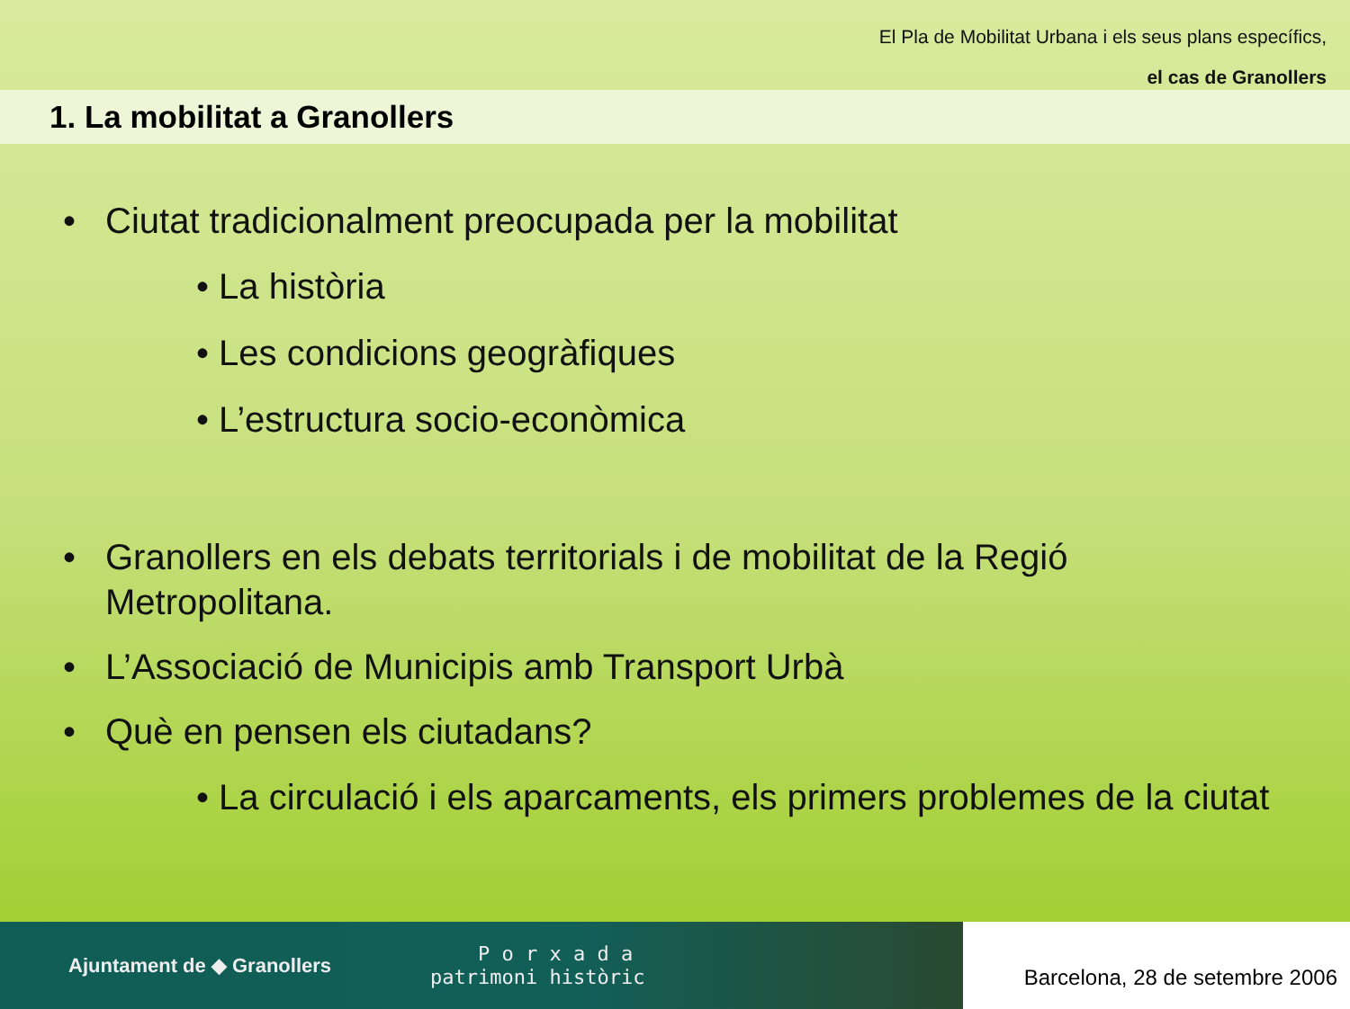El Pla de Mobilitat Urbana i els seus plans específics,
el cas de Granollers
1. La mobilitat a Granollers
• Ciutat tradicionalment preocupada per la mobilitat
• La història
• Les condicions geogràfiques
• L’estructura socio-econòmica
• Granollers en els debats territorials i de mobilitat de la Regió
Metropolitana.
• L’Associació de Municipis amb Transport Urbà
• Què en pensen els ciutadans?
• La circulació i els aparcaments, els primers problemes de la ciutat
Ajuntament de ◆ Granollers P o r x a d a
patrimoni històric
Barcelona, 28 de setembre 2006